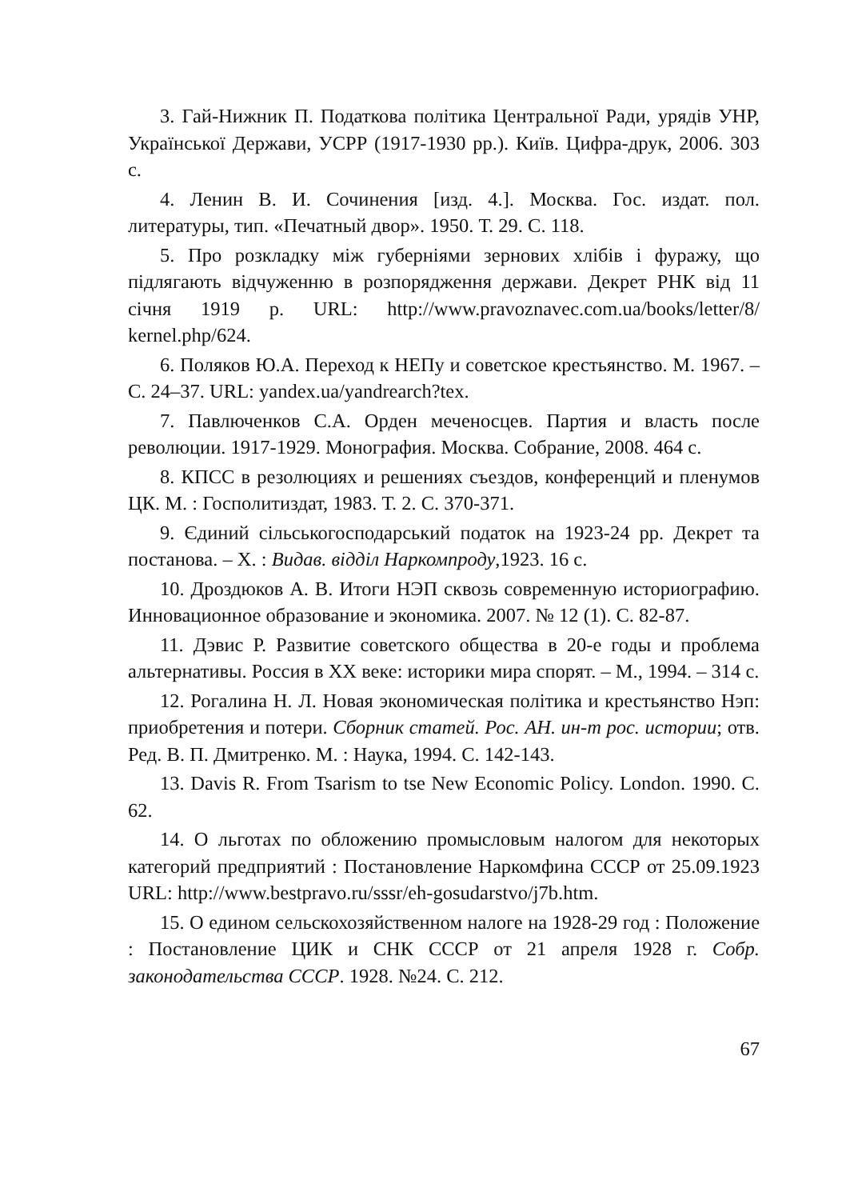3. Гай-Нижник П. Податкова політика Центральної Ради, урядів УНР, Української Держави, УСРР (1917-1930 рр.). Київ. Цифра-друк, 2006. 303 с.
4. Ленин В. И. Сочинения [изд. 4.]. Москва. Гос. издат. пол. литературы, тип. «Печатный двор». 1950. Т. 29. С. 118.
5. Про розкладку між губерніями зернових хлібів і фуражу, що підлягають відчуженню в розпорядження держави. Декрет РНК від 11 січня 1919 р. URL: http://www.pravoznavec.com.ua/books/letter/8/ kernel.php/624.
6. Поляков Ю.А. Переход к НЕПу и советское крестьянство. М. 1967. – С. 24–37. URL: yandex.ua/yandrearch?tex.
7. Павлюченков С.А. Орден меченосцев. Партия и власть после революции. 1917-1929. Монография. Москва. Собрание, 2008. 464 с.
8. КПСС в резолюциях и решениях съездов, конференций и пленумов ЦК. М. : Госполитиздат, 1983. Т. 2. С. 370-371.
9. Єдиний сільськогосподарський податок на 1923-24 рр. Декрет та постанова. – Х. : Видав. відділ Наркомпроду,1923. 16 с.
10. Дроздюков А. В. Итоги НЭП сквозь современную историографию. Инновационное образование и экономика. 2007. № 12 (1). С. 82-87.
11. Дэвис Р. Развитие советского общества в 20-е годы и проблема альтернативы. Россия в XX веке: историки мира спорят. – М., 1994. – 314 с.
12. Рогалина Н. Л. Новая экономическая політика и крестьянство Нэп: приобретения и потери. Сборник статей. Рос. АН. ин-т рос. истории; отв. Ред. В. П. Дмитренко. М. : Наука, 1994. С. 142-143.
13. Davis R. From Tsarism to tse New Economic Policy. London. 1990. С. 62.
14. О льготах по обложению промысловым налогом для некоторых категорий предприятий : Постановление Наркомфина СССР от 25.09.1923 URL: http://www.bestpravo.ru/sssr/eh-gosudarstvo/j7b.htm.
15. О едином сельскохозяйственном налоге на 1928-29 год : Положение : Постановление ЦИК и СНК СССР от 21 апреля 1928 г. Собр. законодательства СССР. 1928. №24. С. 212.
67